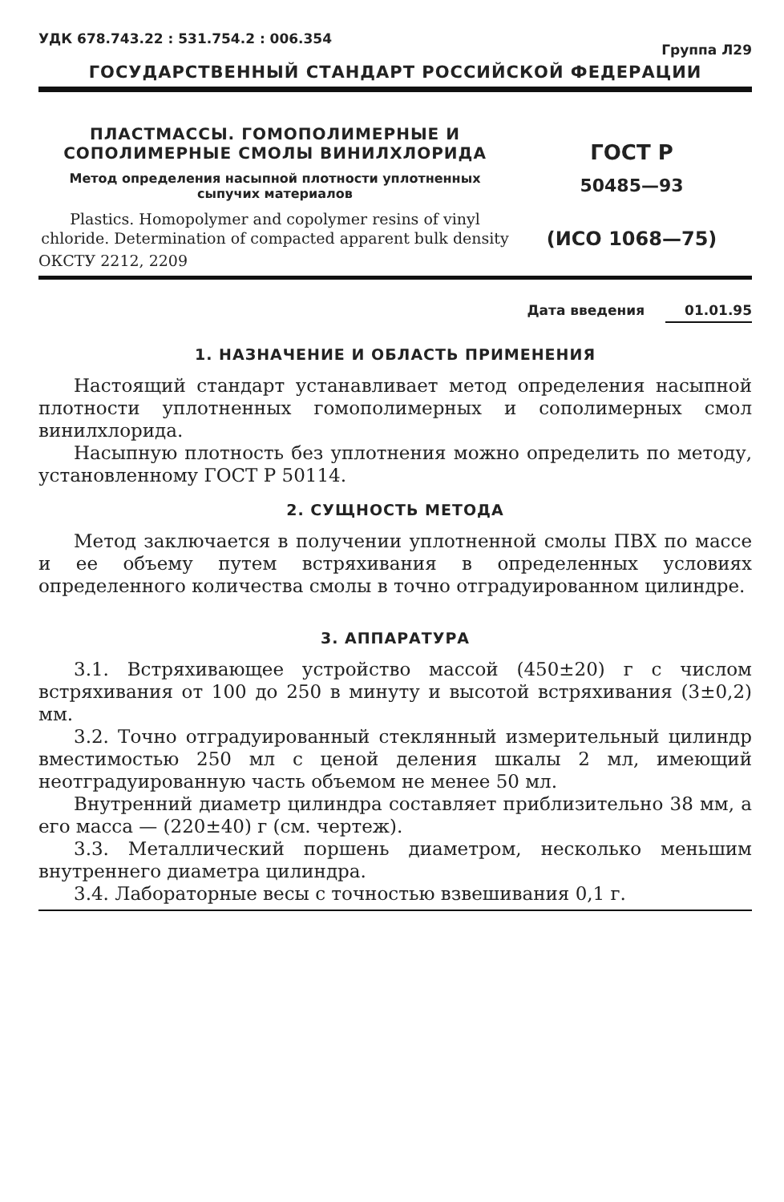УДК 678.743.22 : 531.754.2 : 006.354
Группа Л29
ГОСУДАРСТВЕННЫЙ СТАНДАРТ РОССИЙСКОЙ ФЕДЕРАЦИИ
ПЛАСТМАССЫ. ГОМОПОЛИМЕРНЫЕ И СОПОЛИМЕРНЫЕ СМОЛЫ ВИНИЛХЛОРИДА
Метод определения насыпной плотности уплотненных сыпучих материалов
Plastics. Homopolymer and copolymer resins of vinyl chloride. Determination of compacted apparent bulk density
ГОСТ Р
50485—93
(ИСО 1068—75)
ОКСТУ 2212, 2209
Дата введения 01.01.95
1. НАЗНАЧЕНИЕ И ОБЛАСТЬ ПРИМЕНЕНИЯ
Настоящий стандарт устанавливает метод определения насыпной плотности уплотненных гомополимерных и сополимерных смол винилхлорида.
Насыпную плотность без уплотнения можно определить по методу, установленному ГОСТ Р 50114.
2. СУЩНОСТЬ МЕТОДА
Метод заключается в получении уплотненной смолы ПВХ по массе и ее объему путем встряхивания в определенных условиях определенного количества смолы в точно отградуированном цилиндре.
3. АППАРАТУРА
3.1. Встряхивающее устройство массой (450±20) г с числом встряхивания от 100 до 250 в минуту и высотой встряхивания (3±0,2) мм.
3.2. Точно отградуированный стеклянный измерительный цилиндр вместимостью 250 мл с ценой деления шкалы 2 мл, имеющий неотградуированную часть объемом не менее 50 мл.
Внутренний диаметр цилиндра составляет приблизительно 38 мм, а его масса — (220±40) г (см. чертеж).
3.3. Металлический поршень диаметром, несколько меньшим внутреннего диаметра цилиндра.
3.4. Лабораторные весы с точностью взвешивания 0,1 г.